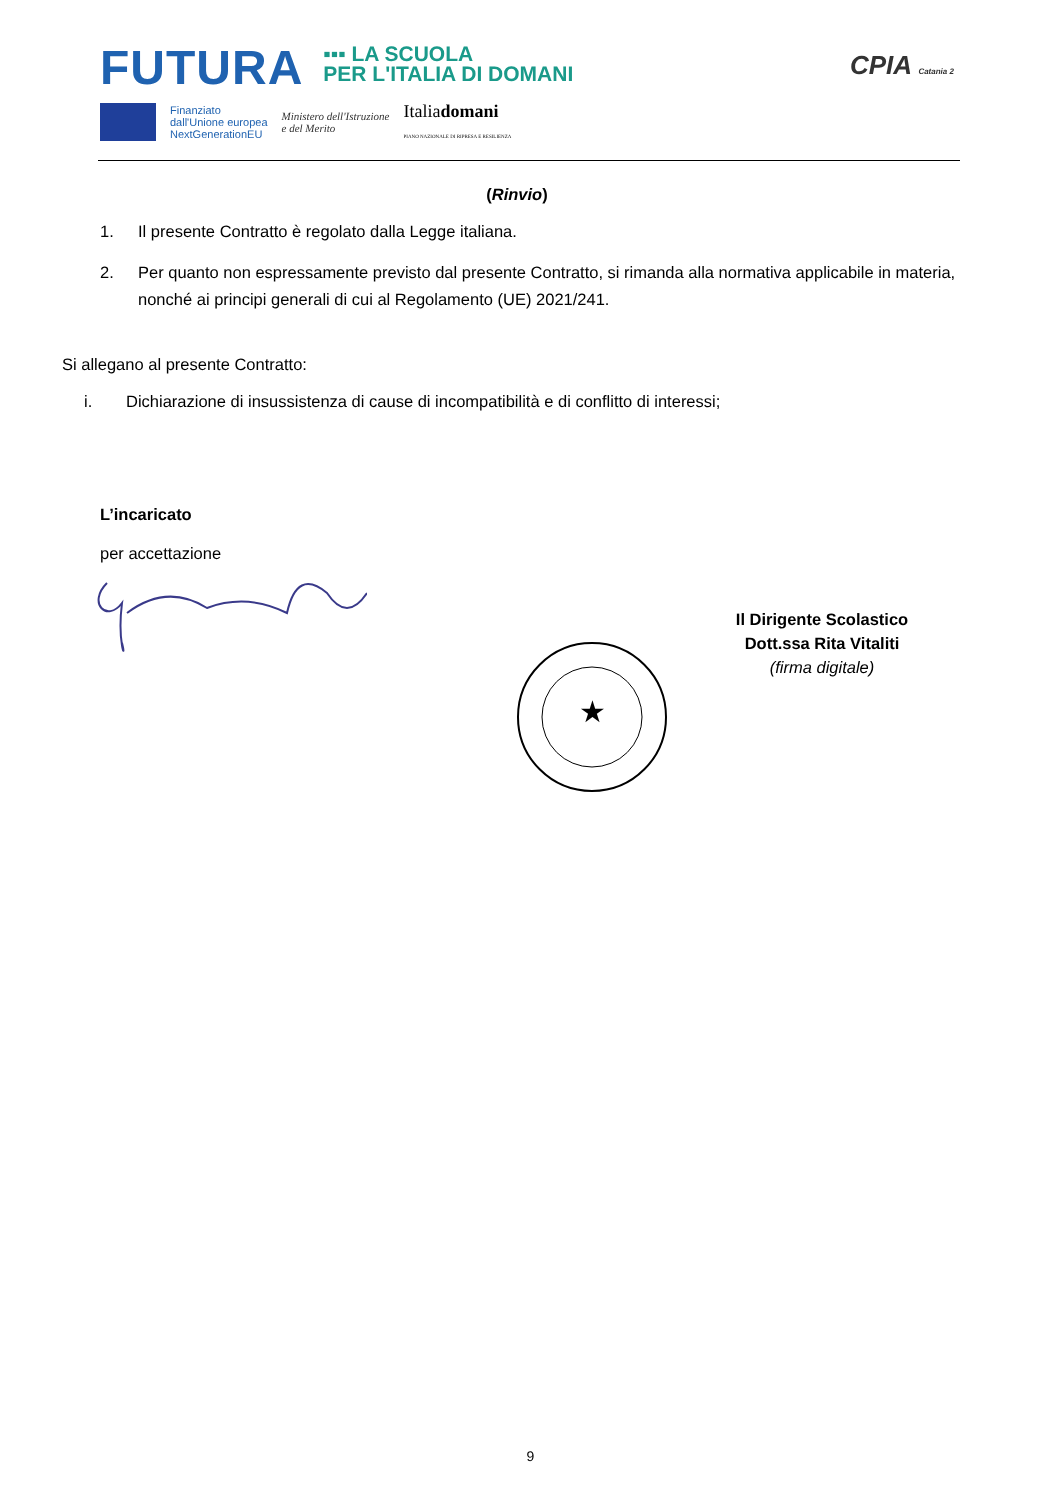FUTURA
▪▪▪ LA SCUOLA
PER L'ITALIA DI DOMANI
Finanziato
dall'Unione europea
NextGenerationEU
Ministero dell'Istruzione
e del Merito
Italiadomani
PIANO NAZIONALE DI RIPRESA E RESILIENZA
CPIA Catania 2
(Rinvio)
1. Il presente Contratto è regolato dalla Legge italiana.
2. Per quanto non espressamente previsto dal presente Contratto, si rimanda alla normativa applicabile in materia, nonché ai principi generali di cui al Regolamento (UE) 2021/241.
Si allegano al presente Contratto:
i. Dichiarazione di insussistenza di cause di incompatibilità e di conflitto di interessi;
L’incaricato
per accettazione
★
Il Dirigente Scolastico
Dott.ssa Rita Vitaliti
(firma digitale)
9